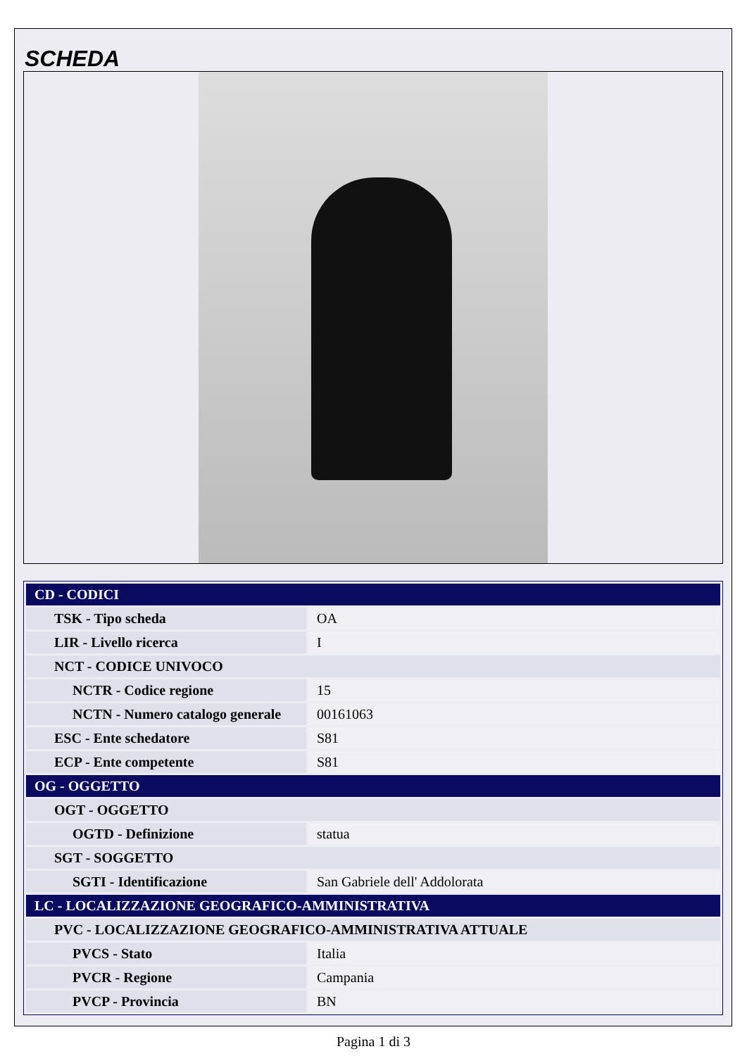SCHEDA
| CD - CODICI | |
| TSK - Tipo scheda | OA |
| LIR - Livello ricerca | I |
| NCT - CODICE UNIVOCO | |
| NCTR - Codice regione | 15 |
| NCTN - Numero catalogo generale | 00161063 |
| ESC - Ente schedatore | S81 |
| ECP - Ente competente | S81 |
| OG - OGGETTO | |
| OGT - OGGETTO | |
| OGTD - Definizione | statua |
| SGT - SOGGETTO | |
| SGTI - Identificazione | San Gabriele dell' Addolorata |
| LC - LOCALIZZAZIONE GEOGRAFICO-AMMINISTRATIVA | |
| PVC - LOCALIZZAZIONE GEOGRAFICO-AMMINISTRATIVA ATTUALE | |
| PVCS - Stato | Italia |
| PVCR - Regione | Campania |
| PVCP - Provincia | BN |
Pagina 1 di 3